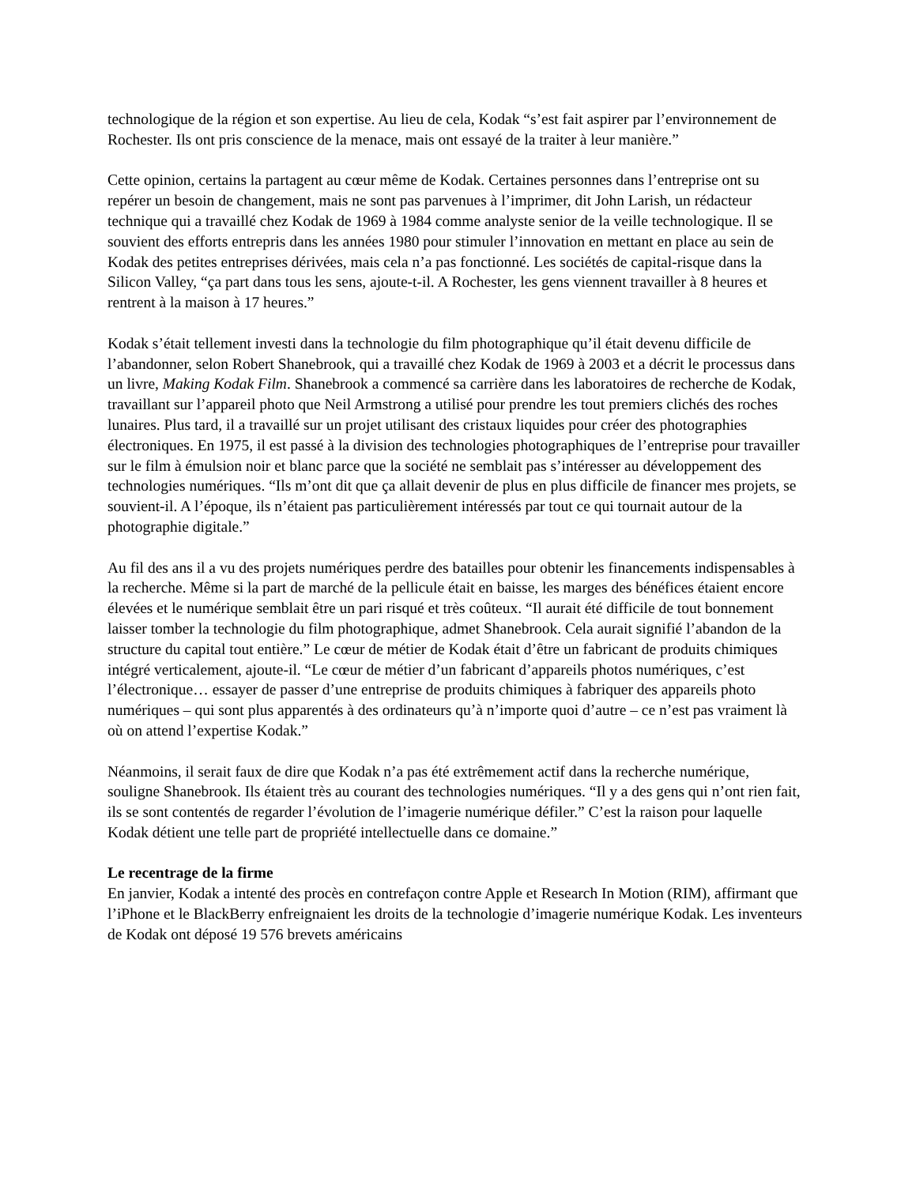technologique de la région et son expertise. Au lieu de cela, Kodak “s’est fait aspirer par l’environnement de Rochester. Ils ont pris conscience de la menace, mais ont essayé de la traiter à leur manière.”
Cette opinion, certains la partagent au cœur même de Kodak. Certaines personnes dans l’entreprise ont su repérer un besoin de changement, mais ne sont pas parvenues à l’imprimer, dit John Larish, un rédacteur technique qui a travaillé chez Kodak de 1969 à 1984 comme analyste senior de la veille technologique. Il se souvient des efforts entrepris dans les années 1980 pour stimuler l’innovation en mettant en place au sein de Kodak des petites entreprises dérivées, mais cela n’a pas fonctionné. Les sociétés de capital-risque dans la Silicon Valley, “ça part dans tous les sens, ajoute-t-il. A Rochester, les gens viennent travailler à 8 heures et rentrent à la maison à 17 heures.”
Kodak s’était tellement investi dans la technologie du film photographique qu’il était devenu difficile de l’abandonner, selon Robert Shanebrook, qui a travaillé chez Kodak de 1969 à 2003 et a décrit le processus dans un livre, Making Kodak Film. Shanebrook a commencé sa carrière dans les laboratoires de recherche de Kodak, travaillant sur l’appareil photo que Neil Armstrong a utilisé pour prendre les tout premiers clichés des roches lunaires. Plus tard, il a travaillé sur un projet utilisant des cristaux liquides pour créer des photographies électroniques. En 1975, il est passé à la division des technologies photographiques de l’entreprise pour travailler sur le film à émulsion noir et blanc parce que la société ne semblait pas s’intéresser au développement des technologies numériques. “Ils m’ont dit que ça allait devenir de plus en plus difficile de financer mes projets, se souvient-il. A l’époque, ils n’étaient pas particulièrement intéressés par tout ce qui tournait autour de la photographie digitale.”
Au fil des ans il a vu des projets numériques perdre des batailles pour obtenir les financements indispensables à la recherche. Même si la part de marché de la pellicule était en baisse, les marges des bénéfices étaient encore élevées et le numérique semblait être un pari risqué et très coûteux. “Il aurait été difficile de tout bonnement laisser tomber la technologie du film photographique, admet Shanebrook. Cela aurait signifié l’abandon de la structure du capital tout entière.” Le cœur de métier de Kodak était d’être un fabricant de produits chimiques intégré verticalement, ajoute-il. “Le cœur de métier d’un fabricant d’appareils photos numériques, c’est l’électronique… essayer de passer d’une entreprise de produits chimiques à fabriquer des appareils photo numériques – qui sont plus apparentés à des ordinateurs qu’à n’importe quoi d’autre – ce n’est pas vraiment là où on attend l’expertise Kodak.”
Néanmoins, il serait faux de dire que Kodak n’a pas été extrêmement actif dans la recherche numérique, souligne Shanebrook. Ils étaient très au courant des technologies numériques. “Il y a des gens qui n’ont rien fait, ils se sont contentés de regarder l’évolution de l’imagerie numérique défiler.” C’est la raison pour laquelle Kodak détient une telle part de propriété intellectuelle dans ce domaine.”
Le recentrage de la firme
En janvier, Kodak a intenté des procès en contrefaçon contre Apple et Research In Motion (RIM), affirmant que l’iPhone et le BlackBerry enfreignaient les droits de la technologie d’imagerie numérique Kodak. Les inventeurs de Kodak ont déposé 19 576 brevets américains